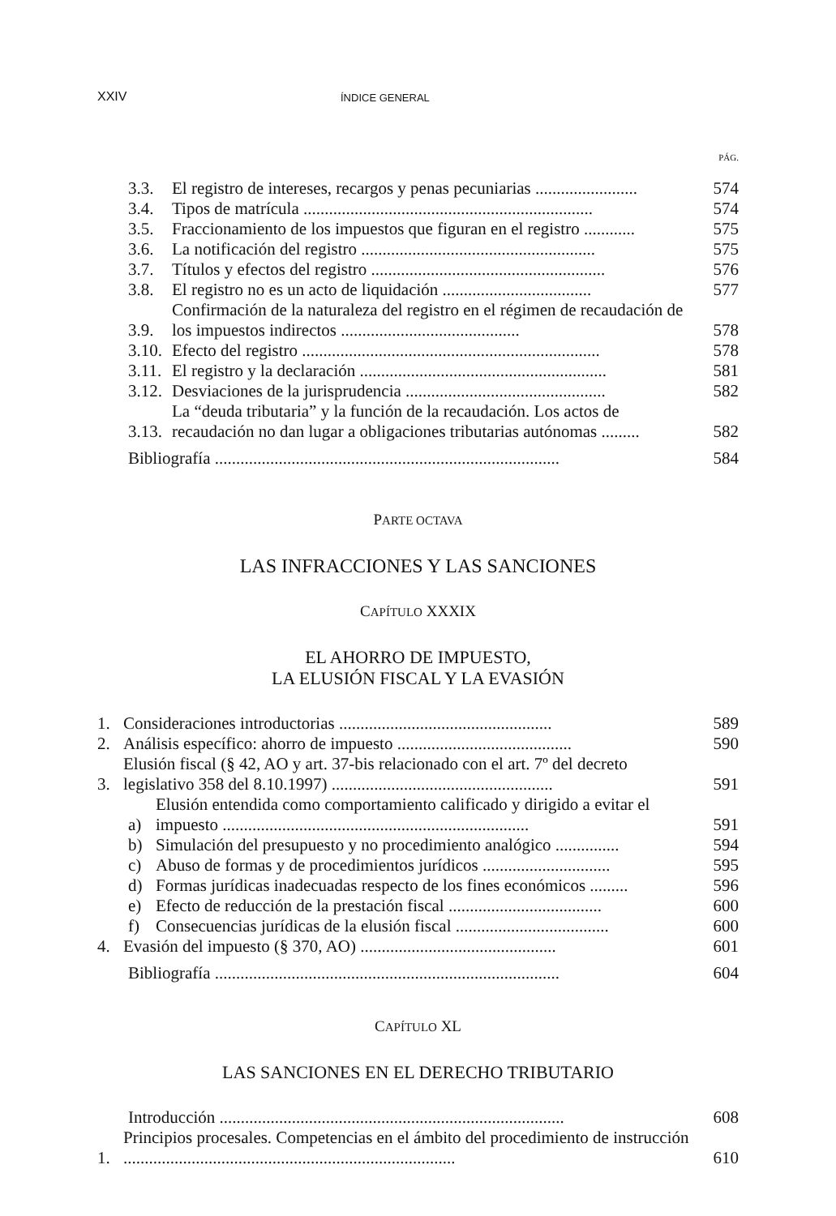XXIV ÍNDICE GENERAL
PÁG.
3.3. El registro de intereses, recargos y penas pecuniarias ........................ 574
3.4. Tipos de matrícula .................................................................... 574
3.5. Fraccionamiento de los impuestos que figuran en el registro ............ 575
3.6. La notificación del registro ....................................................... 575
3.7. Títulos y efectos del registro ....................................................... 576
3.8. El registro no es un acto de liquidación ................................... 577
3.9. Confirmación de la naturaleza del registro en el régimen de recaudación de los impuestos indirectos .......................................... 578
3.10. Efecto del registro ...................................................................... 578
3.11. El registro y la declaración .......................................................... 581
3.12. Desviaciones de la jurisprudencia ............................................... 582
3.13. La “deuda tributaria” y la función de la recaudación. Los actos de recaudación no dan lugar a obligaciones tributarias autónomas ......... 582
Bibliografía ................................................................................. 584
PARTE OCTAVA
LAS INFRACCIONES Y LAS SANCIONES
CAPÍTULO XXXIX
EL AHORRO DE IMPUESTO,
LA ELUSIÓN FISCAL Y LA EVASIÓN
1. Consideraciones introductorias .................................................. 589
2. Análisis específico: ahorro de impuesto ......................................... 590
3. Elusión fiscal (§ 42, AO y art. 37-bis relacionado con el art. 7º del decreto legislativo 358 del 8.10.1997) .................................................... 591
a) Elusión entendida como comportamiento calificado y dirigido a evitar el impuesto ........................................................................ 591
b) Simulación del presupuesto y no procedimiento analógico ............... 594
c) Abuso de formas y de procedimientos jurídicos .............................. 595
d) Formas jurídicas inadecuadas respecto de los fines económicos ......... 596
e) Efecto de reducción de la prestación fiscal .................................... 600
f) Consecuencias jurídicas de la elusión fiscal .................................... 600
4. Evasión del impuesto (§ 370, AO) .............................................. 601
Bibliografía ................................................................................. 604
CAPÍTULO XL
LAS SANCIONES EN EL DERECHO TRIBUTARIO
Introducción ................................................................................. 608
1. Principios procesales. Competencias en el ámbito del procedimiento de instrucción .............................................................................. 610